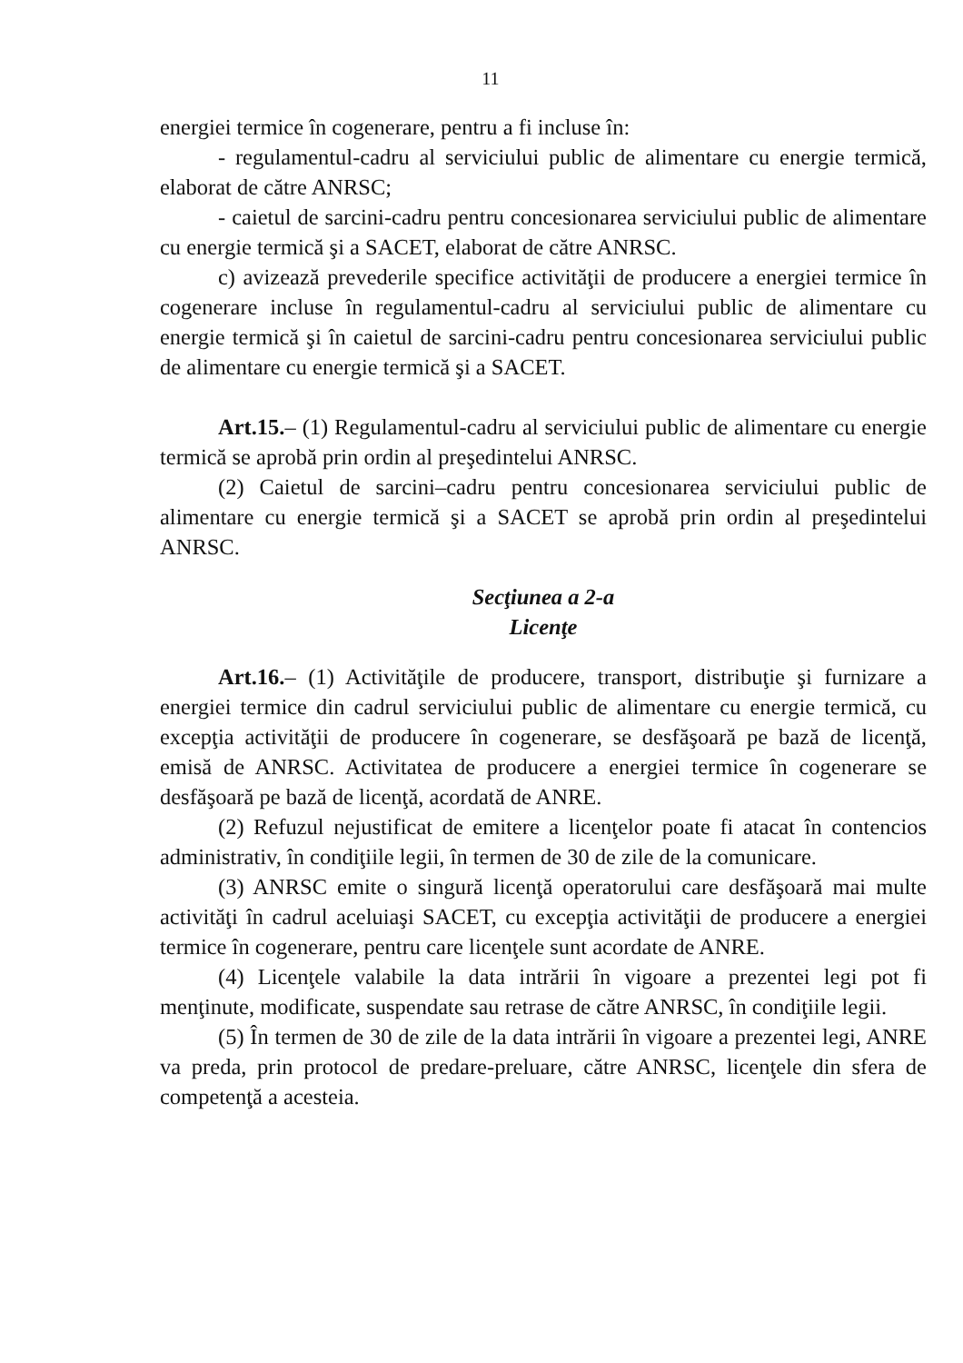11
energiei termice în cogenerare, pentru a fi incluse în:
- regulamentul-cadru al serviciului public de alimentare cu energie termică, elaborat de către ANRSC;
- caietul de sarcini-cadru pentru concesionarea serviciului public de alimentare cu energie termică şi a SACET, elaborat de către ANRSC.
c) avizează prevederile specifice activităţii de producere a energiei termice în cogenerare incluse în regulamentul-cadru al serviciului public de alimentare cu energie termică şi în caietul de sarcini-cadru pentru concesionarea serviciului public de alimentare cu energie termică şi a SACET.
Art.15.– (1) Regulamentul-cadru al serviciului public de alimentare cu energie termică se aprobă prin ordin al preşedintelui ANRSC.
(2) Caietul de sarcini–cadru pentru concesionarea serviciului public de alimentare cu energie termică şi a SACET se aprobă prin ordin al preşedintelui ANRSC.
Secţiunea a 2-a
Licenţe
Art.16.– (1) Activităţile de producere, transport, distribuţie şi furnizare a energiei termice din cadrul serviciului public de alimentare cu energie termică, cu excepţia activităţii de producere în cogenerare, se desfăşoară pe bază de licenţă, emisă de ANRSC. Activitatea de producere a energiei termice în cogenerare se desfăşoară pe bază de licenţă, acordată de ANRE.
(2) Refuzul nejustificat de emitere a licenţelor poate fi atacat în contencios administrativ, în condiţiile legii, în termen de 30 de zile de la comunicare.
(3) ANRSC emite o singură licenţă operatorului care desfăşoară mai multe activităţi în cadrul aceluiaşi SACET, cu excepţia activităţii de producere a energiei termice în cogenerare, pentru care licenţele sunt acordate de ANRE.
(4) Licenţele valabile la data intrării în vigoare a prezentei legi pot fi menţinute, modificate, suspendate sau retrase de către ANRSC, în condiţiile legii.
(5) În termen de 30 de zile de la data intrării în vigoare a prezentei legi, ANRE va preda, prin protocol de predare-preluare, către ANRSC, licenţele din sfera de competenţă a acesteia.